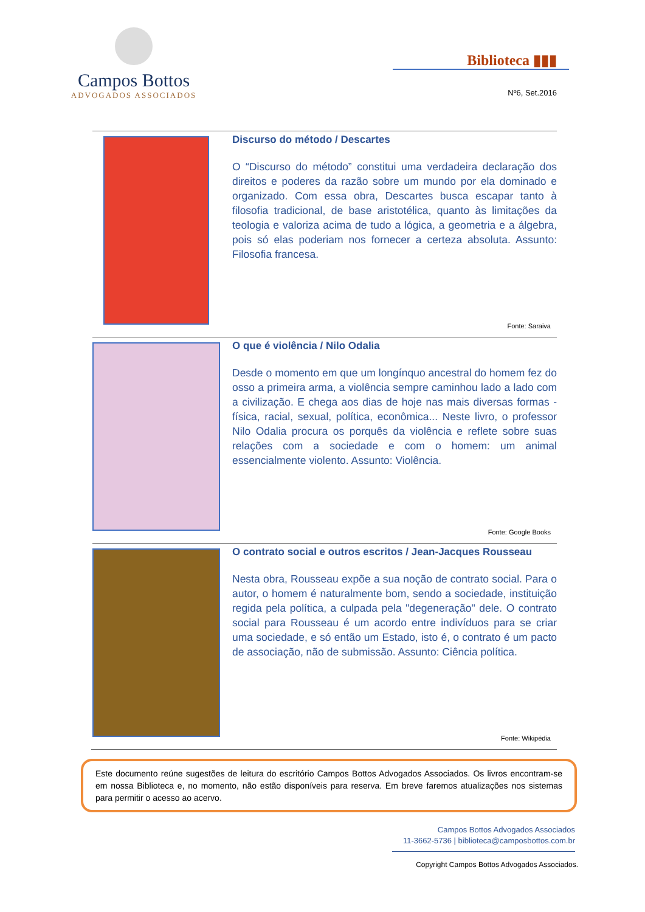Campos Bottos
ADVOGADOS ASSOCIADOS
Biblioteca ▮▮▮
Nº6, Set.2016
Discurso do método / Descartes
O “Discurso do método” constitui uma verdadeira declaração dos direitos e poderes da razão sobre um mundo por ela dominado e organizado. Com essa obra, Descartes busca escapar tanto à filosofia tradicional, de base aristotélica, quanto às limitações da teologia e valoriza acima de tudo a lógica, a geometria e a álgebra, pois só elas poderiam nos fornecer a certeza absoluta. Assunto: Filosofia francesa.
Fonte: Saraiva
O que é violência / Nilo Odalia
Desde o momento em que um longínquo ancestral do homem fez do osso a primeira arma, a violência sempre caminhou lado a lado com a civilização. E chega aos dias de hoje nas mais diversas formas - física, racial, sexual, política, econômica... Neste livro, o professor Nilo Odalia procura os porquês da violência e reflete sobre suas relações com a sociedade e com o homem: um animal essencialmente violento. Assunto: Violência.
Fonte: Google Books
O contrato social e outros escritos / Jean-Jacques Rousseau
Nesta obra, Rousseau expõe a sua noção de contrato social. Para o autor, o homem é naturalmente bom, sendo a sociedade, instituição regida pela política, a culpada pela "degeneração" dele. O contrato social para Rousseau é um acordo entre indivíduos para se criar uma sociedade, e só então um Estado, isto é, o contrato é um pacto de associação, não de submissão. Assunto: Ciência política.
Fonte: Wikipédia
Este documento reúne sugestões de leitura do escritório Campos Bottos Advogados Associados. Os livros encontram-se em nossa Biblioteca e, no momento, não estão disponíveis para reserva. Em breve faremos atualizações nos sistemas para permitir o acesso ao acervo.
Campos Bottos Advogados Associados
11-3662-5736 | biblioteca@camposbottos.com.br
Copyright Campos Bottos Advogados Associados.